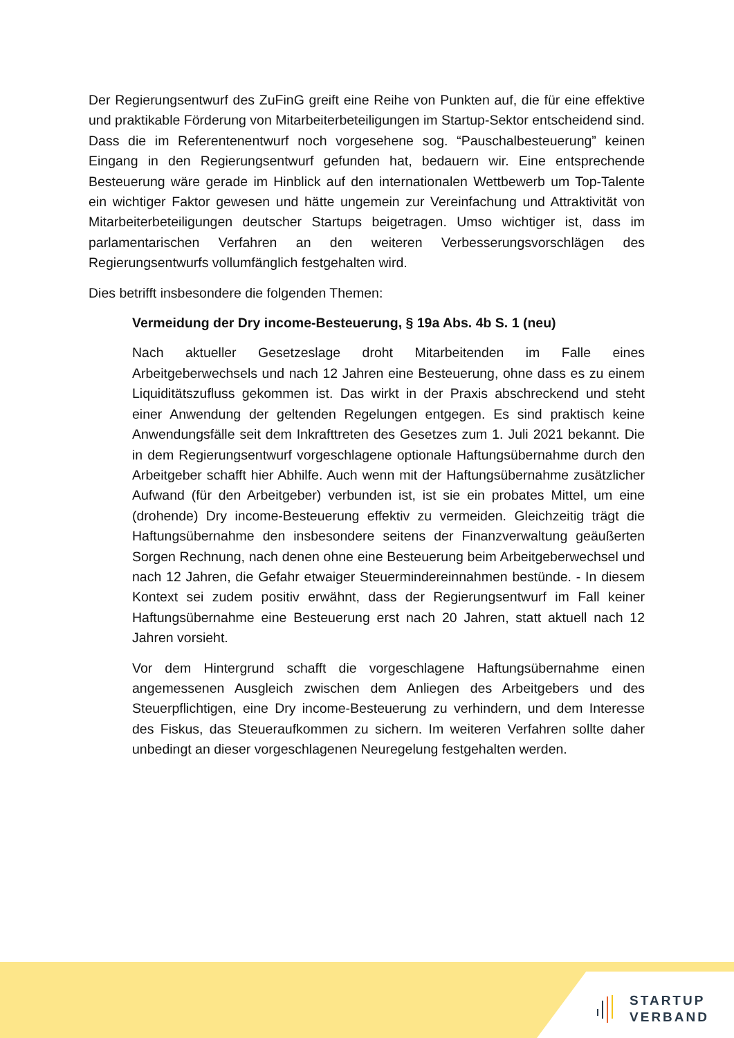Der Regierungsentwurf des ZuFinG greift eine Reihe von Punkten auf, die für eine effektive und praktikable Förderung von Mitarbeiterbeteiligungen im Startup-Sektor entscheidend sind. Dass die im Referentenentwurf noch vorgesehene sog. “Pauschalbesteuerung” keinen Eingang in den Regierungsentwurf gefunden hat, bedauern wir. Eine entsprechende Besteuerung wäre gerade im Hinblick auf den internationalen Wettbewerb um Top-Talente ein wichtiger Faktor gewesen und hätte ungemein zur Vereinfachung und Attraktivität von Mitarbeiterbeteiligungen deutscher Startups beigetragen. Umso wichtiger ist, dass im parlamentarischen Verfahren an den weiteren Verbesserungsvorschlägen des Regierungsentwurfs vollumfänglich festgehalten wird.
Dies betrifft insbesondere die folgenden Themen:
Vermeidung der Dry income-Besteuerung, § 19a Abs. 4b S. 1 (neu)
Nach aktueller Gesetzeslage droht Mitarbeitenden im Falle eines Arbeitgeberwechsels und nach 12 Jahren eine Besteuerung, ohne dass es zu einem Liquiditätszufluss gekommen ist. Das wirkt in der Praxis abschreckend und steht einer Anwendung der geltenden Regelungen entgegen. Es sind praktisch keine Anwendungsfälle seit dem Inkrafttreten des Gesetzes zum 1. Juli 2021 bekannt. Die in dem Regierungsentwurf vorgeschlagene optionale Haftungsübernahme durch den Arbeitgeber schafft hier Abhilfe. Auch wenn mit der Haftungsübernahme zusätzlicher Aufwand (für den Arbeitgeber) verbunden ist, ist sie ein probates Mittel, um eine (drohende) Dry income-Besteuerung effektiv zu vermeiden. Gleichzeitig trägt die Haftungsübernahme den insbesondere seitens der Finanzverwaltung geäußerten Sorgen Rechnung, nach denen ohne eine Besteuerung beim Arbeitgeberwechsel und nach 12 Jahren, die Gefahr etwaiger Steuermindereinnahmen bestünde. - In diesem Kontext sei zudem positiv erwähnt, dass der Regierungsentwurf im Fall keiner Haftungsübernahme eine Besteuerung erst nach 20 Jahren, statt aktuell nach 12 Jahren vorsieht.
Vor dem Hintergrund schafft die vorgeschlagene Haftungsübernahme einen angemessenen Ausgleich zwischen dem Anliegen des Arbeitgebers und des Steuerpflichtigen, eine Dry income-Besteuerung zu verhindern, und dem Interesse des Fiskus, das Steueraufkommen zu sichern. Im weiteren Verfahren sollte daher unbedingt an dieser vorgeschlagenen Neuregelung festgehalten werden.
STARTUP
VERBAND